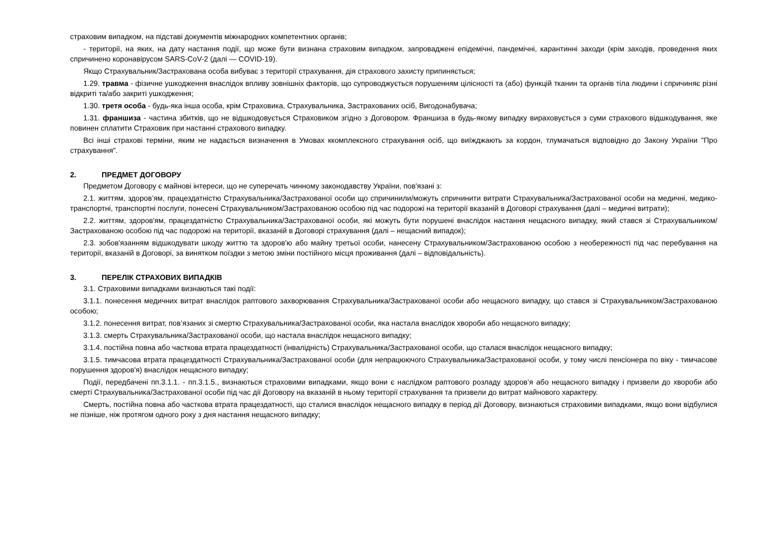страховим випадком, на підставі документів міжнародних компетентних органів;
- території, на яких, на дату настання події, що може бути визнана страховим випадком, запроваджені епідемічні, пандемічні, карантинні заходи (крім заходів, проведення яких спричинено коронавірусом SARS-CoV-2 (далі — COVID-19).
Якщо Страхувальник/Застрахована особа вибуває з території страхування, дія страхового захисту припиняється;
1.29. травма - фізичне ушкодження внаслідок впливу зовнішніх факторів, що супроводжується порушенням цілісності та (або) функцій тканин та органів тіла людини і спричиняє різні відкриті та/або закриті ушкодження;
1.30. третя особа - будь-яка інша особа, крім Страховика, Страхувальника, Застрахованих осіб, Вигодонабувача;
1.31. франшиза - частина збитків, що не відшкодовується Страховиком згідно з Договором. Франшиза в будь-якому випадку вираховується з суми страхового відшкодування, яке повинен сплатити Страховик при настанні страхового випадку.
Всі інші страхові терміни, яким не надається визначення в Умовах ккомплексного страхування осіб, що виїжджають за кордон, тлумачаться відповідно до Закону України "Про страхування".
2. ПРЕДМЕТ ДОГОВОРУ
Предметом Договору є майнові інтереси, що не суперечать чинному законодавству України, пов'язані з:
2.1. життям, здоров’ям, працездатністю Страхувальника/Застрахованої особи що спричинили/можуть спричинити витрати Страхувальника/Застрахованої особи на медичні, медико-транспортні, транспортні послуги, понесені Страхувальником/Застрахованою особою під час подорожі на території вказаній в Договорі страхування (далі – медичні витрати);
2.2. життям, здоров'ям, працездатністю Страхувальника/Застрахованої особи, які можуть бути порушені внаслідок настання нещасного випадку, який стався зі Страхувальником/Застрахованою особою під час подорожі на території, вказаній в Договорі страхування (далі – нещасний випадок);
2.3. зобов'язанням відшкодувати шкоду життю та здоров'ю або майну третьої особи, нанесену Страхувальником/Застрахованою особою з необережності під час перебування на території, вказаній в Договорі, за винятком поїздки з метою зміни постійного місця проживання (далі – відповідальність).
3. ПЕРЕЛІК СТРАХОВИХ ВИПАДКІВ
3.1. Страховими випадками визнаються такі події:
3.1.1. понесення медичних витрат внаслідок раптового захворювання Страхувальника/Застрахованої особи або нещасного випадку, що стався зі Страхувальником/Застрахованою особою;
3.1.2. понесення витрат, пов’язаних зі смертю Страхувальника/Застрахованої особи, яка настала внаслідок хвороби або нещасного випадку;
3.1.3. смерть Страхувальника/Застрахованої особи, що настала внаслідок нещасного випадку;
3.1.4. постійна повна або часткова втрата працездатності (інвалідність) Страхувальника/Застрахованої особи, що сталася внаслідок нещасного випадку;
3.1.5. тимчасова втрата працездатності Страхувальника/Застрахованої особи (для непрацюючого Страхувальника/Застрахованої особи, у тому числі пенсіонера по віку - тимчасове порушення здоров'я) внаслідок нещасного випадку;
Події, передбачені пп.3.1.1. - пп.3.1.5., визнаються страховими випадками, якщо вони є наслідком раптового розладу здоров’я або нещасного випадку і призвели до хвороби або смерті Страхувальника/Застрахованої особи під час дії Договору на вказаній в ньому території страхування та призвели до витрат майнового характеру.
Смерть, постійна повна або часткова втрата працездатності, що сталися внаслідок нещасного випадку в період дії Договору, визнаються страховими випадками, якщо вони відбулися не пізніше, ніж протягом одного року з дня настання нещасного випадку;